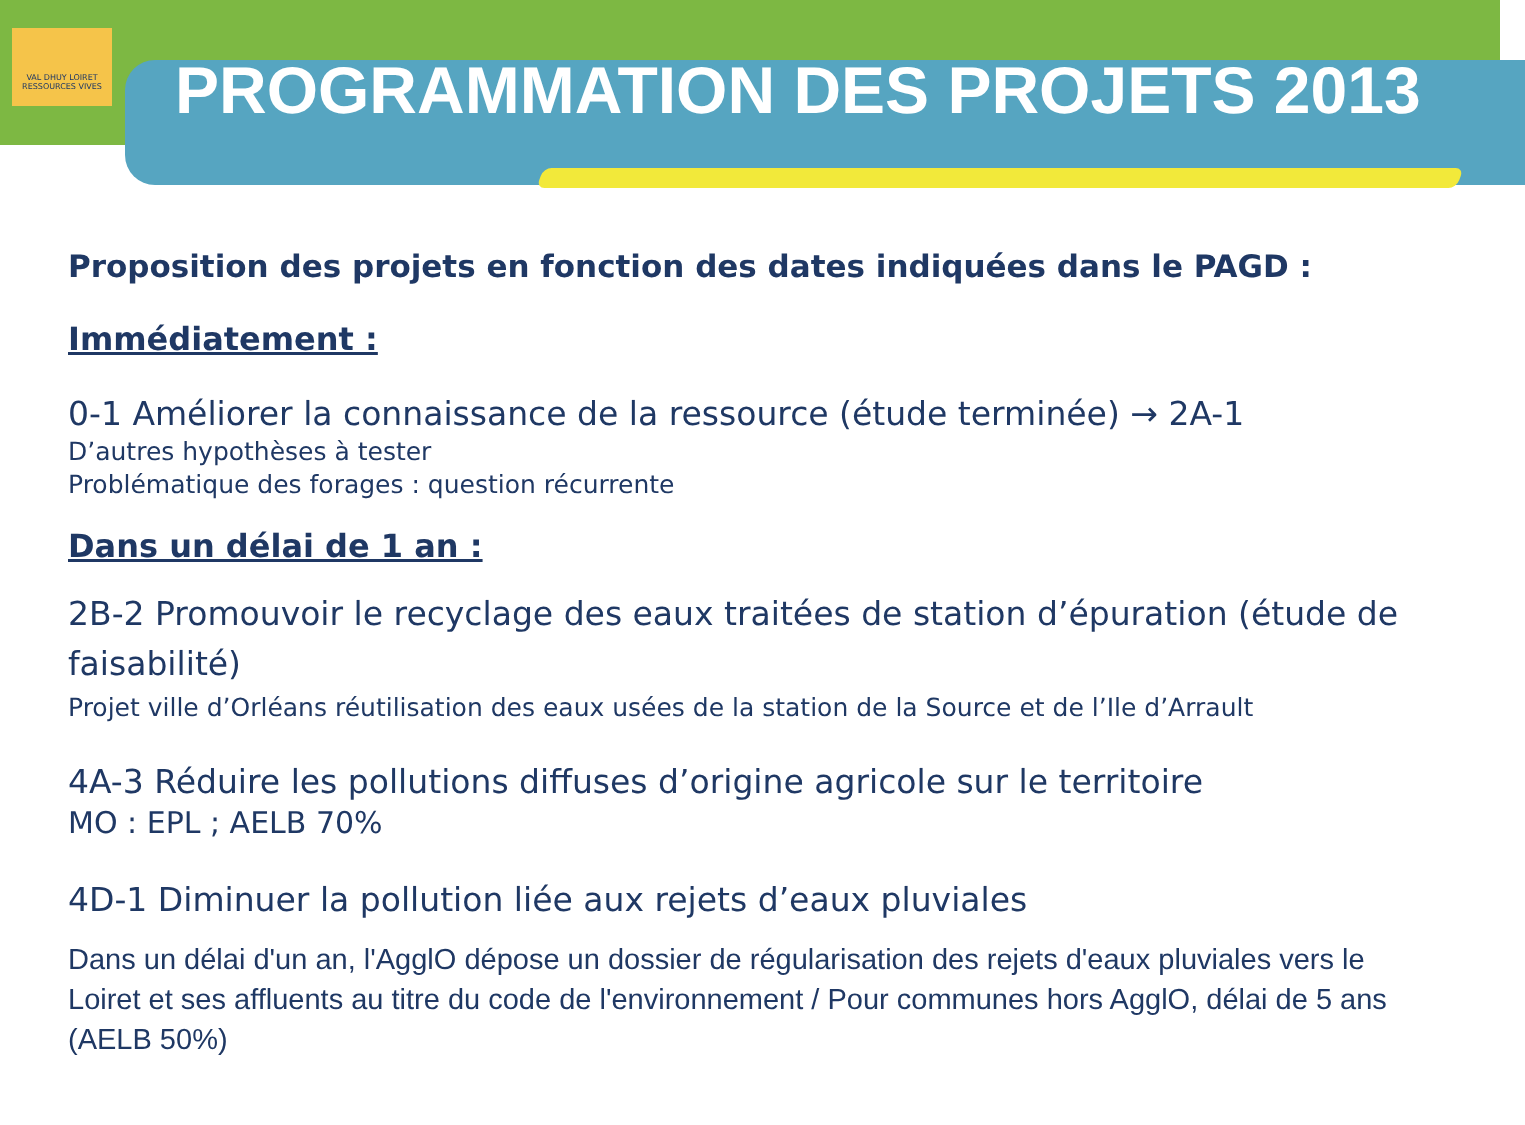VAL DHUY LOIRET
RESSOURCES VIVES
PROGRAMMATION DES PROJETS 2013
Proposition des projets en fonction des dates indiquées dans le PAGD :
Immédiatement :
0-1 Améliorer la connaissance de la ressource (étude terminée) → 2A-1
D’autres hypothèses à tester
Problématique des forages : question récurrente
Dans un délai de 1 an :
2B-2 Promouvoir le recyclage des eaux traitées de station d’épuration (étude de faisabilité)
Projet ville d’Orléans réutilisation des eaux usées de la station de la Source et de l’Ile d’Arrault
4A-3 Réduire les pollutions diffuses d’origine agricole sur le territoire
MO : EPL ; AELB 70%
4D-1 Diminuer la pollution liée aux rejets d’eaux pluviales
Dans un délai d'un an, l'AgglO dépose un dossier de régularisation des rejets d'eaux pluviales vers le Loiret et ses affluents au titre du code de l'environnement / Pour communes hors AgglO, délai de 5 ans (AELB 50%)